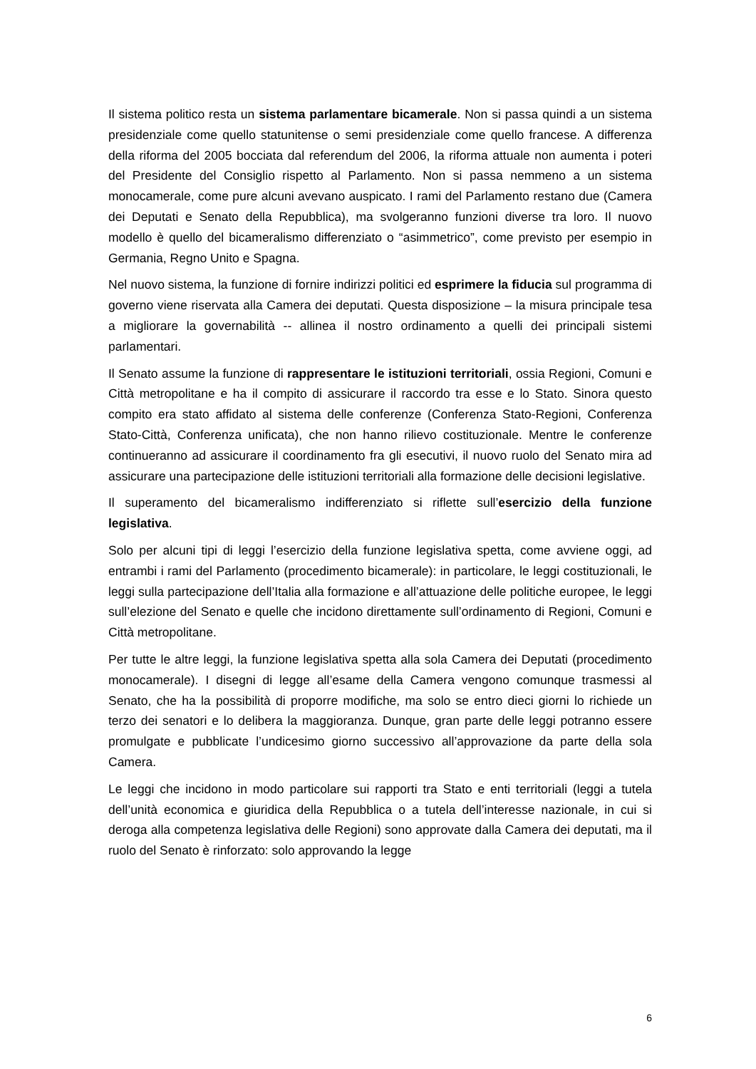Il sistema politico resta un sistema parlamentare bicamerale. Non si passa quindi a un sistema presidenziale come quello statunitense o semi presidenziale come quello francese. A differenza della riforma del 2005 bocciata dal referendum del 2006, la riforma attuale non aumenta i poteri del Presidente del Consiglio rispetto al Parlamento. Non si passa nemmeno a un sistema monocamerale, come pure alcuni avevano auspicato. I rami del Parlamento restano due (Camera dei Deputati e Senato della Repubblica), ma svolgeranno funzioni diverse tra loro. Il nuovo modello è quello del bicameralismo differenziato o “asimmetrico”, come previsto per esempio in Germania, Regno Unito e Spagna.
Nel nuovo sistema, la funzione di fornire indirizzi politici ed esprimere la fiducia sul programma di governo viene riservata alla Camera dei deputati. Questa disposizione – la misura principale tesa a migliorare la governabilità -- allinea il nostro ordinamento a quelli dei principali sistemi parlamentari.
Il Senato assume la funzione di rappresentare le istituzioni territoriali, ossia Regioni, Comuni e Città metropolitane e ha il compito di assicurare il raccordo tra esse e lo Stato. Sinora questo compito era stato affidato al sistema delle conferenze (Conferenza Stato-Regioni, Conferenza Stato-Città, Conferenza unificata), che non hanno rilievo costituzionale. Mentre le conferenze continueranno ad assicurare il coordinamento fra gli esecutivi, il nuovo ruolo del Senato mira ad assicurare una partecipazione delle istituzioni territoriali alla formazione delle decisioni legislative.
Il superamento del bicameralismo indifferenziato si riflette sull’esercizio della funzione legislativa.
Solo per alcuni tipi di leggi l’esercizio della funzione legislativa spetta, come avviene oggi, ad entrambi i rami del Parlamento (procedimento bicamerale): in particolare, le leggi costituzionali, le leggi sulla partecipazione dell’Italia alla formazione e all’attuazione delle politiche europee, le leggi sull’elezione del Senato e quelle che incidono direttamente sull’ordinamento di Regioni, Comuni e Città metropolitane.
Per tutte le altre leggi, la funzione legislativa spetta alla sola Camera dei Deputati (procedimento monocamerale). I disegni di legge all’esame della Camera vengono comunque trasmessi al Senato, che ha la possibilità di proporre modifiche, ma solo se entro dieci giorni lo richiede un terzo dei senatori e lo delibera la maggioranza. Dunque, gran parte delle leggi potranno essere promulgate e pubblicate l’undicesimo giorno successivo all’approvazione da parte della sola Camera.
Le leggi che incidono in modo particolare sui rapporti tra Stato e enti territoriali (leggi a tutela dell’unità economica e giuridica della Repubblica o a tutela dell’interesse nazionale, in cui si deroga alla competenza legislativa delle Regioni) sono approvate dalla Camera dei deputati, ma il ruolo del Senato è rinforzato: solo approvando la legge
6